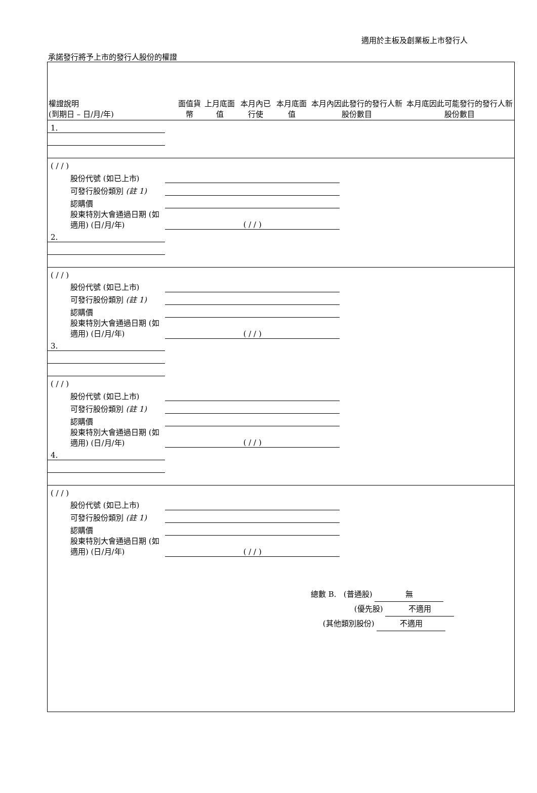適用於主板及創業板上市發行人
承諾發行將予上市的發行人股份的權證
| 權證說明 (到期日 – 日/月/年) | 面值貨幣 | 上月底面值 | 本月內已行使 | 本月底面值 | 本月內因此發行的發行人新股份數目 | 本月底因此可能發行的發行人新股份數目 |
| --- | --- | --- | --- | --- | --- | --- |
| 1. | | | | | | |
| ( / / ) | | | | | | |
| 股份代號 (如已上市) | | | | | | |
| 可發行股份類別 (註 1) | | | | | | |
| 認購價 | | | | | | |
| 股東特別大會通過日期 (如適用) (日/月/年) | ( / / ) | | | | | |
| 2. | | | | | | |
| ( / / ) | | | | | | |
| 股份代號 (如已上市) | | | | | | |
| 可發行股份類別 (註 1) | | | | | | |
| 認購價 | | | | | | |
| 股東特別大會通過日期 (如適用) (日/月/年) | ( / / ) | | | | | |
| 3. | | | | | | |
| ( / / ) | | | | | | |
| 股份代號 (如已上市) | | | | | | |
| 可發行股份類別 (註 1) | | | | | | |
| 認購價 | | | | | | |
| 股東特別大會通過日期 (如適用) (日/月/年) | ( / / ) | | | | | |
| 4. | | | | | | |
| ( / / ) | | | | | | |
| 股份代號 (如已上市) | | | | | | |
| 可發行股份類別 (註 1) | | | | | | |
| 認購價 | | | | | | |
| 股東特別大會通過日期 (如適用) (日/月/年) | ( / / ) | | | | | |
總數 B. (普通股) 無
(優先股) 不適用
(其他類別股份) 不適用